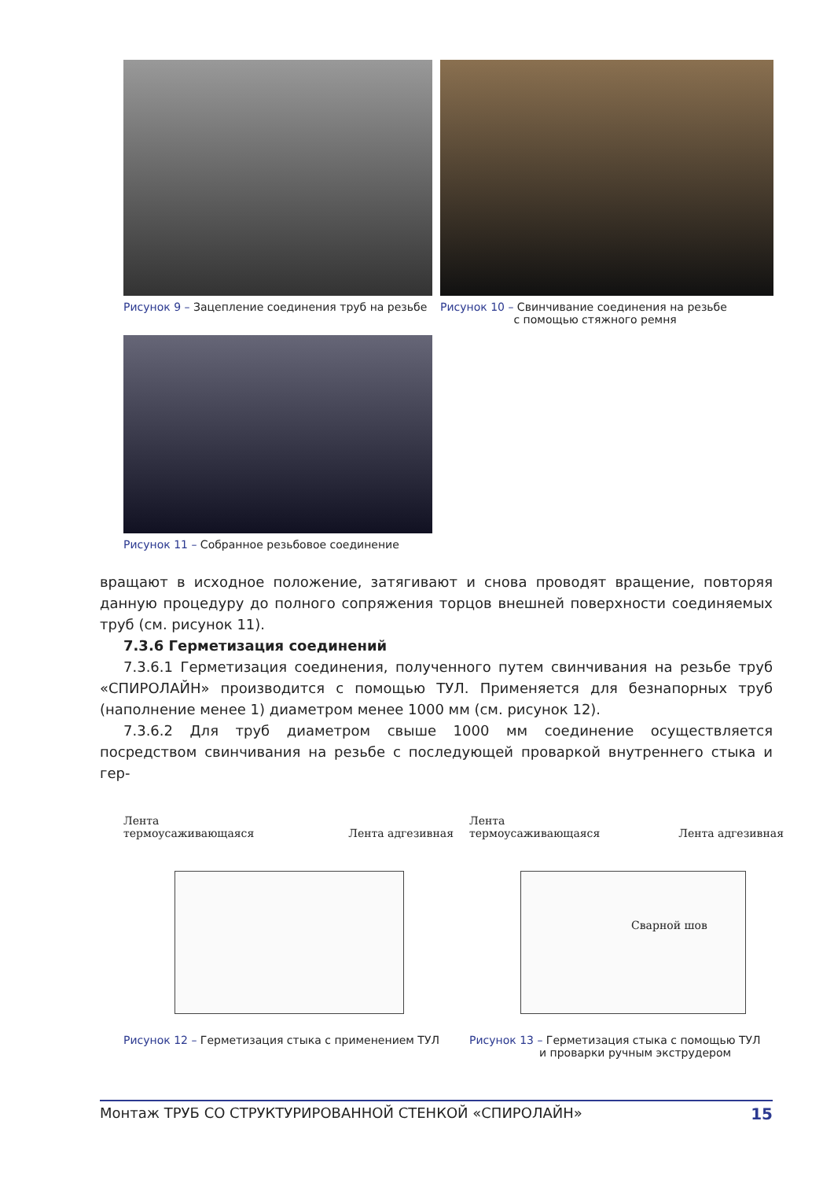Рисунок 9 – Зацепление соединения труб на резьбе
Рисунок 10 – Свинчивание соединения на резьбе
с помощью стяжного ремня
Рисунок 11 – Собранное резьбовое соединение
вращают в исходное положение, затягивают и снова проводят вращение, повторяя данную процедуру до полного сопряжения торцов внешней поверхности соединяемых труб (см. рисунок 11).
7.3.6 Герметизация соединений
7.3.6.1 Герметизация соединения, полученного путем свинчивания на резьбе труб «СПИРОЛАЙН» производится с помощью ТУЛ. Применяется для безнапорных труб (наполнение менее 1) диаметром менее 1000 мм (см. рисунок 12).
7.3.6.2 Для труб диаметром свыше 1000 мм соединение осуществляется посредством свинчивания на резьбе с последующей проваркой внутреннего стыка и гер-
Лента
термоусаживающаяся
Лента адгезивная
Рисунок 12 – Герметизация стыка с применением ТУЛ
Лента
термоусаживающаяся
Лента адгезивная
Сварной шов
Рисунок 13 – Герметизация стыка с помощью ТУЛ
и проварки ручным экструдером
Монтаж ТРУБ СО СТРУКТУРИРОВАННОЙ СТЕНКОЙ «СПИРОЛАЙН» 15